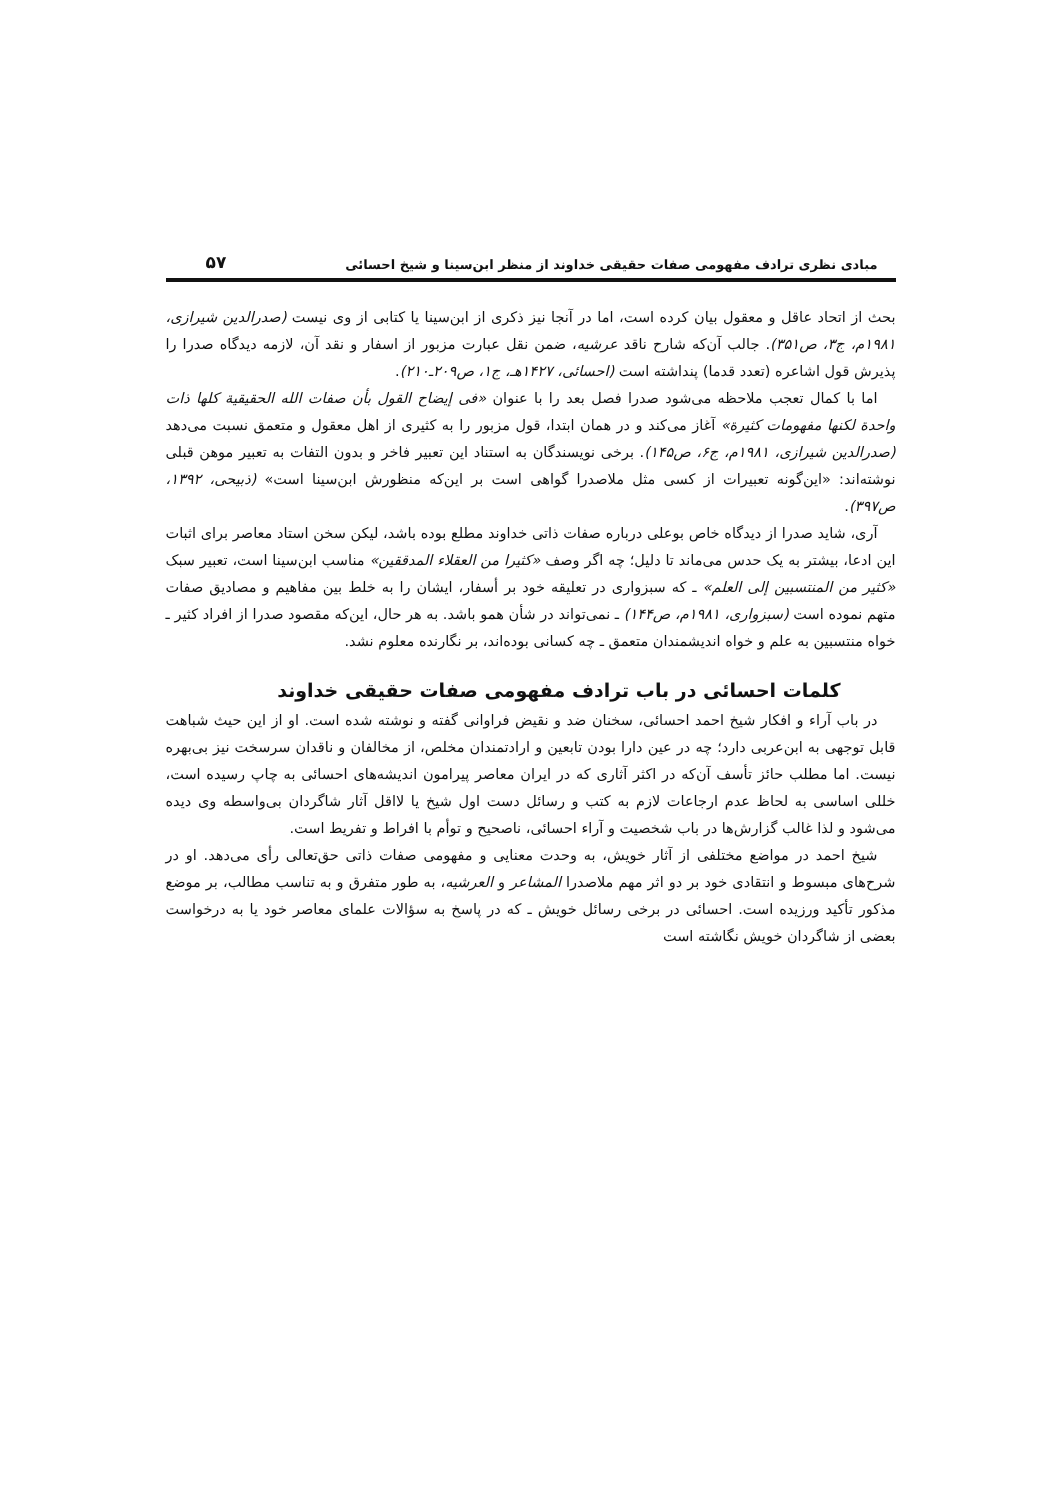مبادی نظری ترادف مفهومی صفات حقیقی خداوند از منظر ابن‌سینا و شیخ احسائی ۵۷
بحث از اتحاد عاقل و معقول بیان کرده است، اما در آنجا نیز ذکری از ابن‌سینا یا کتابی از وی نیست (صدرالدین شیرازی، ۱۹۸۱م، ج۳، ص۳۵۱). جالب آن‌که شارح ناقد عرشیه، ضمن نقل عبارت مزبور از اسفار و نقد آن، لازمه دیدگاه صدرا را پذیرش قول اشاعره (تعدد قدما) پنداشته است (احسائی، ۱۴۲۷هـ، ج۱، ص۲۰۹ـ۲۱۰).
اما با کمال تعجب ملاحظه می‌شود صدرا فصل بعد را با عنوان «فی إیضاح القول بأن صفات الله الحقیقیة کلها ذات واحدة لکنها مفهومات کثیرة» آغاز می‌کند و در همان ابتدا، قول مزبور را به کثیری از اهل معقول و متعمق نسبت می‌دهد (صدرالدین شیرازی، ۱۹۸۱م، ج۶، ص۱۴۵). برخی نویسندگان به استناد این تعبیر فاخر و بدون التفات به تعبیر موهن قبلی نوشته‌اند: «این‌گونه تعبیرات از کسی مثل ملاصدرا گواهی است بر این‌که منظورش ابن‌سینا است» (ذبیحی، ۱۳۹۲، ص۳۹۷).
آری، شاید صدرا از دیدگاه خاص بوعلی درباره صفات ذاتی خداوند مطلع بوده باشد، لیکن سخن استاد معاصر برای اثبات این ادعا، بیشتر به یک حدس می‌ماند تا دلیل؛ چه اگر وصف «کثیرا من العقلاء المدققین» مناسب ابن‌سینا است، تعبیر سبک «کثیر من المنتسبین إلی العلم» ـ که سبزواری در تعلیقه خود بر أسفار، ایشان را به خلط بین مفاهیم و مصادیق صفات متهم نموده است (سبزواری، ۱۹۸۱م، ص۱۴۴) ـ نمی‌تواند در شأن همو باشد. به هر حال، این‌که مقصود صدرا از افراد کثیر ـ خواه منتسبین به علم و خواه اندیشمندان متعمق ـ چه کسانی بوده‌اند، بر نگارنده معلوم نشد.
کلمات احسائی در باب ترادف مفهومی صفات حقیقی خداوند
در باب آراء و افکار شیخ احمد احسائی، سخنان ضد و نقیض فراوانی گفته و نوشته شده است. او از این حیث شباهت قابل توجهی به ابن‌عربی دارد؛ چه در عین دارا بودن تابعین و ارادتمندان مخلص، از مخالفان و ناقدان سرسخت نیز بی‌بهره نیست. اما مطلب حائز تأسف آن‌که در اکثر آثاری که در ایران معاصر پیرامون اندیشه‌های احسائی به چاپ رسیده است، خللی اساسی به لحاظ عدم ارجاعات لازم به کتب و رسائل دست اول شیخ یا لااقل آثار شاگردان بی‌واسطه وی دیده می‌شود و لذا غالب گزارش‌ها در باب شخصیت و آراء احسائی، ناصحیح و توأم با افراط و تفریط است.
شیخ احمد در مواضع مختلفی از آثار خویش، به وحدت معنایی و مفهومی صفات ذاتی حق‌تعالی رأی می‌دهد. او در شرح‌های مبسوط و انتقادی خود بر دو اثر مهم ملاصدرا المشاعر و العرشیه، به طور متفرق و به تناسب مطالب، بر موضع مذکور تأکید ورزیده است. احسائی در برخی رسائل خویش ـ که در پاسخ به سؤالات علمای معاصر خود یا به درخواست بعضی از شاگردان خویش نگاشته است